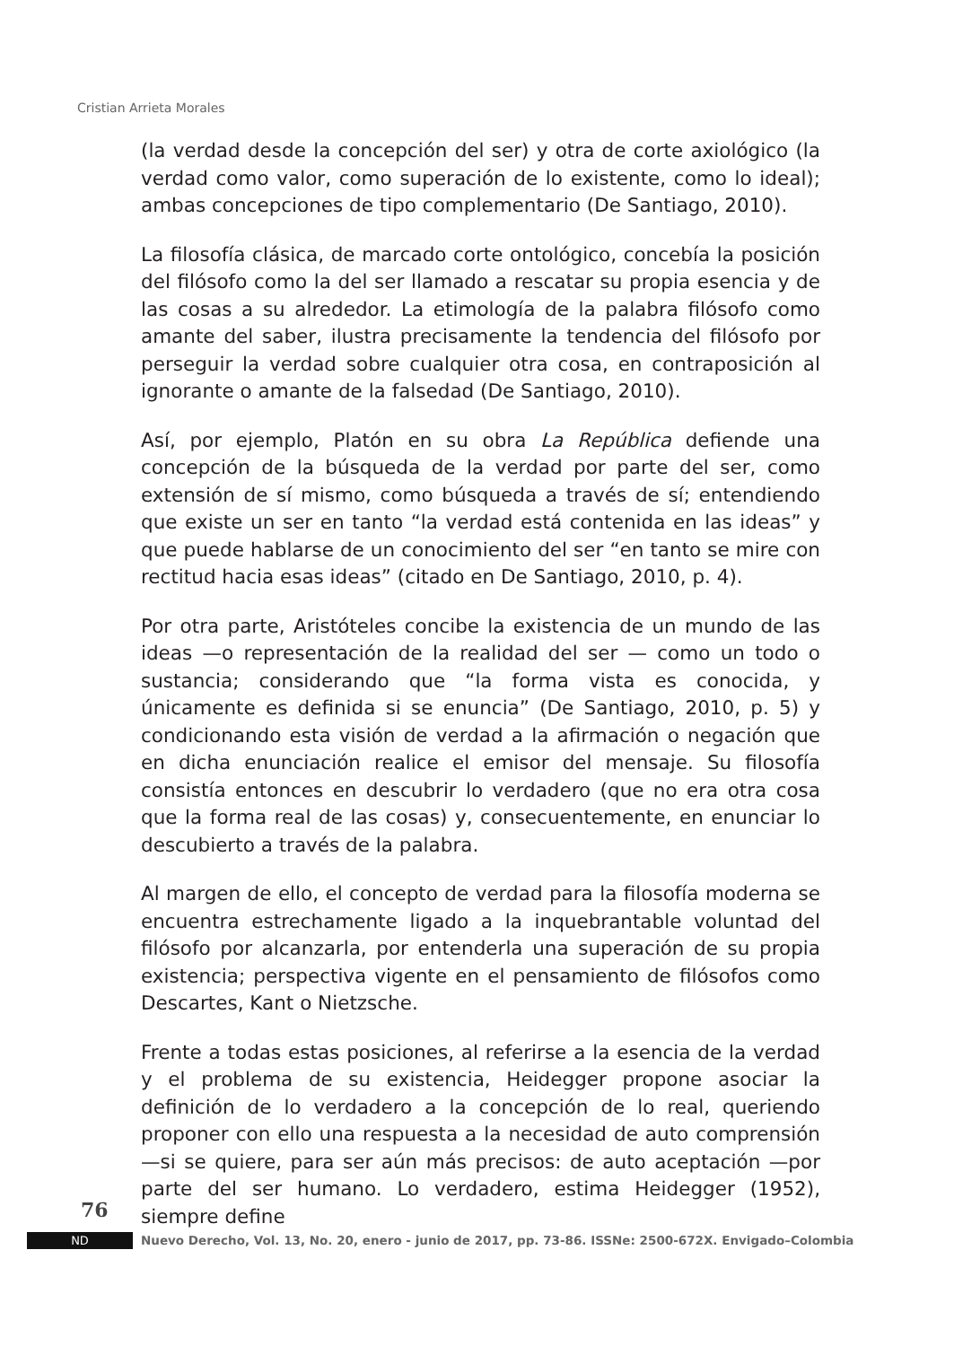Cristian Arrieta Morales
(la verdad desde la concepción del ser) y otra de corte axiológico (la verdad como valor, como superación de lo existente, como lo ideal); ambas concepciones de tipo complementario (De Santiago, 2010).
La filosofía clásica, de marcado corte ontológico, concebía la posición del filósofo como la del ser llamado a rescatar su propia esencia y de las cosas a su alrededor. La etimología de la palabra filósofo como amante del saber, ilustra precisamente la tendencia del filósofo por perseguir la verdad sobre cualquier otra cosa, en contraposición al ignorante o amante de la falsedad (De Santiago, 2010).
Así, por ejemplo, Platón en su obra La República defiende una concepción de la búsqueda de la verdad por parte del ser, como extensión de sí mismo, como búsqueda a través de sí; entendiendo que existe un ser en tanto “la verdad está contenida en las ideas” y que puede hablarse de un conocimiento del ser “en tanto se mire con rectitud hacia esas ideas” (citado en De Santiago, 2010, p. 4).
Por otra parte, Aristóteles concibe la existencia de un mundo de las ideas —o representación de la realidad del ser — como un todo o sustancia; considerando que “la forma vista es conocida, y únicamente es definida si se enuncia” (De Santiago, 2010, p. 5) y condicionando esta visión de verdad a la afirmación o negación que en dicha enunciación realice el emisor del mensaje. Su filosofía consistía entonces en descubrir lo verdadero (que no era otra cosa que la forma real de las cosas) y, consecuentemente, en enunciar lo descubierto a través de la palabra.
Al margen de ello, el concepto de verdad para la filosofía moderna se encuentra estrechamente ligado a la inquebrantable voluntad del filósofo por alcanzarla, por entenderla una superación de su propia existencia; perspectiva vigente en el pensamiento de filósofos como Descartes, Kant o Nietzsche.
Frente a todas estas posiciones, al referirse a la esencia de la verdad y el problema de su existencia, Heidegger propone asociar la definición de lo verdadero a la concepción de lo real, queriendo proponer con ello una respuesta a la necesidad de auto comprensión —si se quiere, para ser aún más precisos: de auto aceptación —por parte del ser humano. Lo verdadero, estima Heidegger (1952), siempre define
76
ND
Nuevo Derecho, Vol. 13, No. 20, enero - junio de 2017, pp. 73-86. ISSNe: 2500-672X. Envigado–Colombia